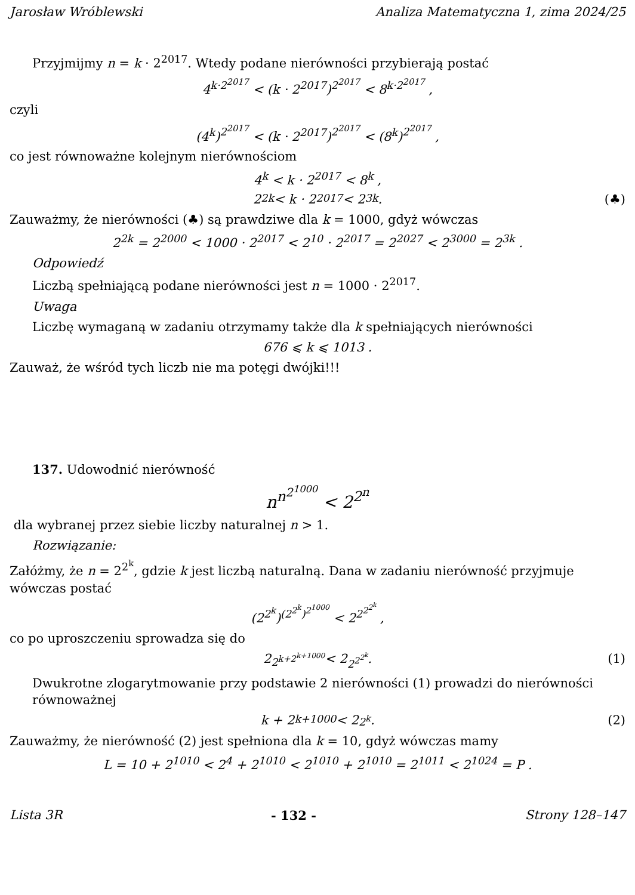Jarosław Wróblewski Analiza Matematyczna 1, zima 2024/25
Przyjmijmy n = k · 2<sup>2017</sup>. Wtedy podane nierówności przybierają postać
4<sup>k·2<sup>2017</sup></sup> < (k · 2<sup>2017</sup>)<sup>2<sup>2017</sup></sup> < 8<sup>k·2<sup>2017</sup></sup> ,
czyli
(4<sup>k</sup>)<sup>2<sup>2017</sup></sup> < (k · 2<sup>2017</sup>)<sup>2<sup>2017</sup></sup> < (8<sup>k</sup>)<sup>2<sup>2017</sup></sup> ,
co jest równoważne kolejnym nierównościom
4<sup>k</sup> < k · 2<sup>2017</sup> < 8<sup>k</sup> ,
2<sup>2k</sup> < k · 2<sup>2017</sup> < 2<sup>3k</sup> . (♣)
Zauważmy, że nierówności (♣) są prawdziwe dla k = 1000, gdyż wówczas
2<sup>2k</sup> = 2<sup>2000</sup> < 1000 · 2<sup>2017</sup> < 2<sup>10</sup> · 2<sup>2017</sup> = 2<sup>2027</sup> < 2<sup>3000</sup> = 2<sup>3k</sup> .
Odpowiedź
Liczbą spełniającą podane nierówności jest n = 1000 · 2<sup>2017</sup>.
Uwaga
Liczbę wymaganą w zadaniu otrzymamy także dla k spełniających nierówności
676 ⩽ k ⩽ 1013 .
Zauważ, że wśród tych liczb nie ma potęgi dwójki!!!
137. Udowodnić nierówność
n<sup>n<sup>2<sup>1000</sup></sup></sup> < 2<sup>2<sup>n</sup></sup>
dla wybranej przez siebie liczby naturalnej n > 1.
Rozwiązanie:
Załóżmy, że n = 2<sup>2<sup>k</sup></sup>, gdzie k jest liczbą naturalną. Dana w zadaniu nierówność przyjmuje wówczas postać
(2<sup>2<sup>k</sup></sup>)<sup>(2<sup>2<sup>k</sup></sup>)<sup>2<sup>1000</sup></sup></sup> < 2<sup>2<sup>2<sup>2<sup>k</sup></sup></sup></sup> ,
co po uproszczeniu sprowadza się do
2<sup>2<sup>k+2<sup>k+1000</sup></sup></sup> < 2<sup>2<sup>2<sup>2<sup>k</sup></sup></sup></sup> . (1)
Dwukrotne zlogarytmowanie przy podstawie 2 nierówności (1) prowadzi do nierówności równoważnej
k + 2<sup>k+1000</sup> < 2<sup>2<sup>k</sup></sup> . (2)
Zauważmy, że nierówność (2) jest spełniona dla k = 10, gdyż wówczas mamy
L = 10 + 2<sup>1010</sup> < 2<sup>4</sup> + 2<sup>1010</sup> < 2<sup>1010</sup> + 2<sup>1010</sup> = 2<sup>1011</sup> < 2<sup>1024</sup> = P .
Lista 3R - 132 - Strony 128–147